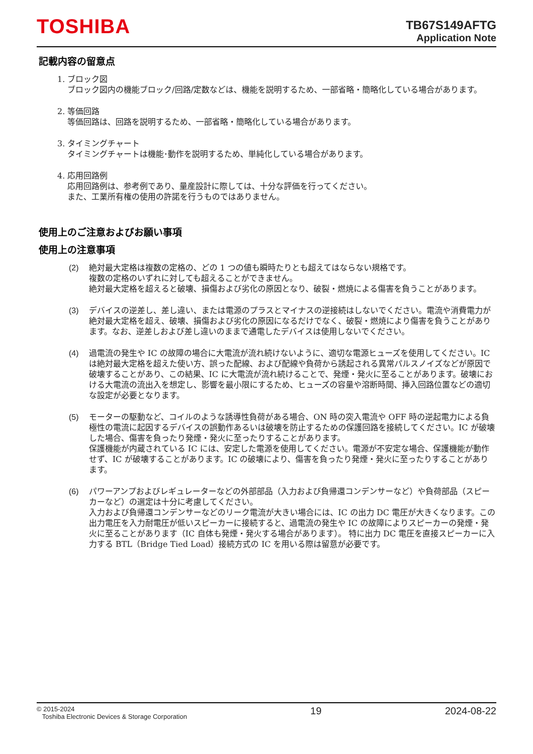TOSHIBA
TB67S149AFTG
Application Note
記載内容の留意点
1. ブロック図
ブロック図内の機能ブロック/回路/定数などは、機能を説明するため、一部省略・簡略化している場合があります。
2. 等価回路
等価回路は、回路を説明するため、一部省略・簡略化している場合があります。
3. タイミングチャート
タイミングチャートは機能･動作を説明するため、単純化している場合があります。
4. 応用回路例
応用回路例は、参考例であり、量産設計に際しては、十分な評価を行ってください。
また、工業所有権の使用の許諾を行うものではありません。
使用上のご注意およびお願い事項
使用上の注意事項
(2) 絶対最大定格は複数の定格の、どの 1 つの値も瞬時たりとも超えてはならない規格です。
複数の定格のいずれに対しても超えることができません。
絶対最大定格を超えると破壊、損傷および劣化の原因となり、破裂・燃焼による傷害を負うことがあります。
(3) デバイスの逆差し、差し違い、または電源のプラスとマイナスの逆接続はしないでください。電流や消費電力が絶対最大定格を超え、破壊、損傷および劣化の原因になるだけでなく、破裂・燃焼により傷害を負うことがあります。なお、逆差しおよび差し違いのままで通電したデバイスは使用しないでください。
(4) 過電流の発生や IC の故障の場合に大電流が流れ続けないように、適切な電源ヒューズを使用してください。IC は絶対最大定格を超えた使い方、誤った配線、および配線や負荷から誘起される異常パルスノイズなどが原因で破壊することがあり、この結果、IC に大電流が流れ続けることで、発煙・発火に至ることがあります。破壊における大電流の流出入を想定し、影響を最小限にするため、ヒューズの容量や溶断時間、挿入回路位置などの適切な設定が必要となります。
(5) モーターの駆動など、コイルのような誘導性負荷がある場合、ON 時の突入電流や OFF 時の逆起電力による負極性の電流に起因するデバイスの誤動作あるいは破壊を防止するための保護回路を接続してください。IC が破壊した場合、傷害を負ったり発煙・発火に至ったりすることがあります。
保護機能が内蔵されている IC には、安定した電源を使用してください。電源が不安定な場合、保護機能が動作せず、IC が破壊することがあります。IC の破壊により、傷害を負ったり発煙・発火に至ったりすることがあります。
(6) パワーアンプおよびレギュレーターなどの外部部品（入力および負帰還コンデンサーなど）や負荷部品（スピーカーなど）の選定は十分に考慮してください。
入力および負帰還コンデンサーなどのリーク電流が大きい場合には、IC の出力 DC 電圧が大きくなります。この出力電圧を入力耐電圧が低いスピーカーに接続すると、過電流の発生や IC の故障によりスピーカーの発煙・発火に至ることがあります（IC 自体も発煙・発火する場合があります）。 特に出力 DC 電圧を直接スピーカーに入力する BTL（Bridge Tied Load）接続方式の IC を用いる際は留意が必要です。
© 2015-2024
Toshiba Electronic Devices & Storage Corporation
19 2024-08-22